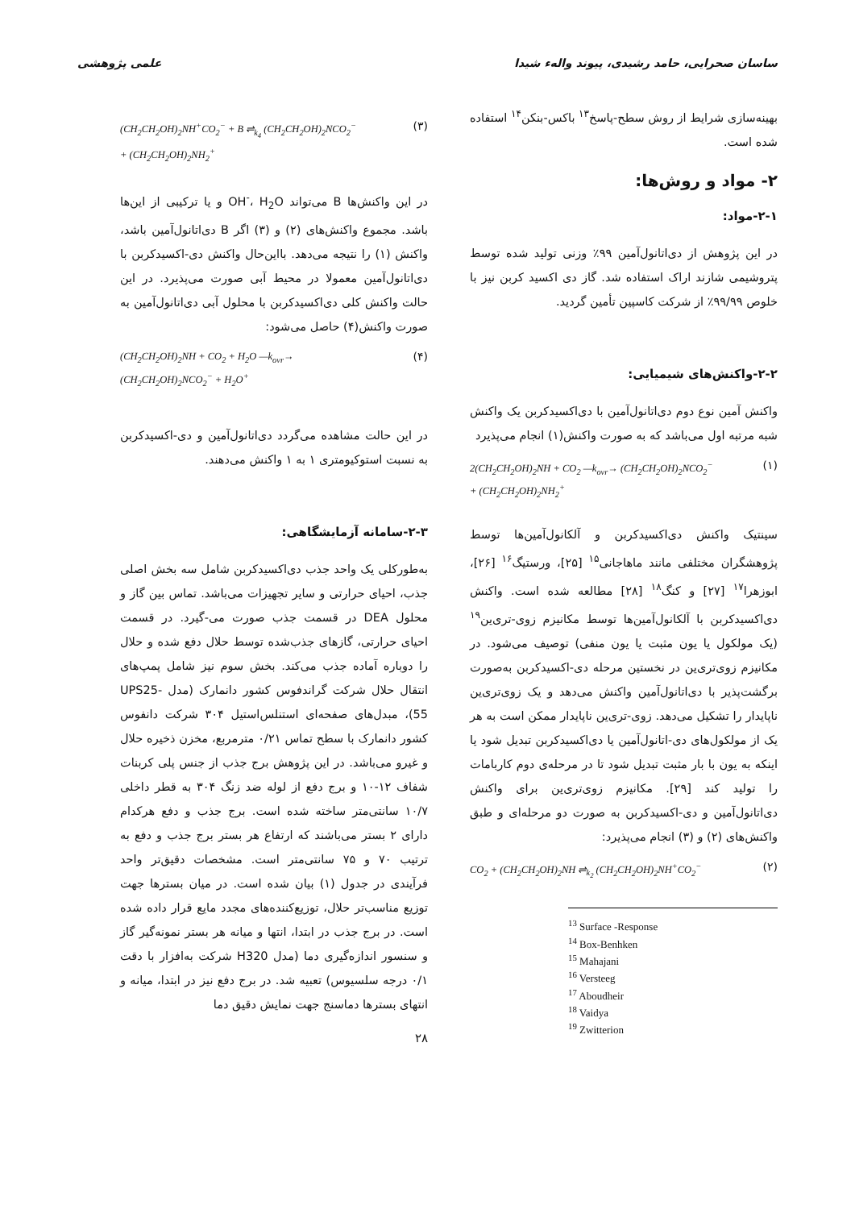ساسان صحرایی، حامد رشیدی، پیوند والهء شیدا علمی پژوهشی
بهینه‌سازی شرایط از روش سطح-پاسخ<sup>۱۳</sup> باکس-بنکن<sup>۱۴</sup> استفاده شده است.
۲- مواد و روش‌ها:
۲-۱-مواد:
در این پژوهش از دی‌اتانول‌آمین ۹۹٪ وزنی تولید شده توسط پتروشیمی شازند اراک استفاده شد. گاز دی اکسید کربن نیز با خلوص ۹۹/۹۹٪ از شرکت کاسپین تأمین گردید.
۲-۲-واکنش‌های شیمیایی:
واکنش آمین نوع دوم دی‌اتانول‌آمین با دی‌اکسیدکربن یک واکنش شبه مرتبه اول می‌باشد که به صورت واکنش(۱) انجام می‌پذیرد
2(CH<sub>2</sub>CH<sub>2</sub>OH)<sub>2</sub>NH + CO<sub>2</sub> —k<sub>ovr</sub>→ (CH<sub>2</sub>CH<sub>2</sub>OH)<sub>2</sub>NCO<sub>2</sub><sup>−</sup>
+ (CH<sub>2</sub>CH<sub>2</sub>OH)<sub>2</sub>NH<sub>2</sub><sup>+</sup> (۱)
سینتیک واکنش دی‌اکسیدکربن و آلکانول‌آمین‌ها توسط پژوهشگران مختلفی مانند ماهاجانی<sup>۱۵</sup> [۲۵]، ورستیگ<sup>۱۶</sup> [۲۶]، ابوزهرا<sup>۱۷</sup> [۲۷] و کنگ<sup>۱۸</sup> [۲۸] مطالعه شده است. واکنش دی‌اکسیدکربن با آلکانول‌آمین‌ها توسط مکانیزم زوی-تری‌ین<sup>۱۹</sup> (یک مولکول یا یون مثبت یا یون منفی) توصیف می‌شود. در مکانیزم زوی‌تری‌ین در نخستین مرحله دی-اکسیدکربن به‌صورت برگشت‌پذیر با دی‌اتانول‌آمین واکنش می‌دهد و یک زوی‌تری‌ین ناپایدار را تشکیل می‌دهد. زوی-تری‌ین ناپایدار ممکن است به هر یک از مولکول‌های دی-اتانول‌آمین یا دی‌اکسیدکربن تبدیل شود یا اینکه به یون با بار مثبت تبدیل شود تا در مرحله‌ی دوم کاربامات را تولید کند [۲۹]. مکانیزم زوی‌تری‌ین برای واکنش دی‌اتانول‌آمین و دی-اکسیدکربن به صورت دو مرحله‌ای و طبق واکنش‌های (۲) و (۳) انجام می‌پذیرد:
CO<sub>2</sub> + (CH<sub>2</sub>CH<sub>2</sub>OH)<sub>2</sub>NH ⇌<sub>k<sub>2</sub></sub> (CH<sub>2</sub>CH<sub>2</sub>OH)<sub>2</sub>NH<sup>+</sup>CO<sub>2</sub><sup>−</sup> (۲)
<sup>13</sup> Surface -Response
<sup>14</sup> Box-Benhken
<sup>15</sup> Mahajani
<sup>16</sup> Versteeg
<sup>17</sup> Aboudheir
<sup>18</sup> Vaidya
<sup>19</sup> Zwitterion
(CH<sub>2</sub>CH<sub>2</sub>OH)<sub>2</sub>NH<sup>+</sup>CO<sub>2</sub><sup>−</sup> + B ⇌<sub>k<sub>4</sub></sub> (CH<sub>2</sub>CH<sub>2</sub>OH)<sub>2</sub>NCO<sub>2</sub><sup>−</sup>
+ (CH<sub>2</sub>CH<sub>2</sub>OH)<sub>2</sub>NH<sub>2</sub><sup>+</sup> (۳)
در این واکنش‌ها B می‌تواند OH<sup>-</sup>، H<sub>2</sub>O و یا ترکیبی از این‌ها باشد. مجموع واکنش‌های (۲) و (۳) اگر B دی‌اتانول‌آمین باشد، واکنش (۱) را نتیجه می‌دهد. بااین‌حال واکنش دی-اکسیدکربن با دی‌اتانول‌آمین معمولا در محیط آبی صورت می‌پذیرد. در این حالت واکنش کلی دی‌اکسیدکربن با محلول آبی دی‌اتانول‌آمین به صورت واکنش(۴) حاصل می‌شود:
(CH<sub>2</sub>CH<sub>2</sub>OH)<sub>2</sub>NH + CO<sub>2</sub> + H<sub>2</sub>O —k<sub>ovr</sub>→
(CH<sub>2</sub>CH<sub>2</sub>OH)<sub>2</sub>NCO<sub>2</sub><sup>−</sup> + H<sub>2</sub>O<sup>+</sup> (۴)
در این حالت مشاهده می‌گردد دی‌اتانول‌آمین و دی-اکسیدکربن به نسبت استوکیومتری ۱ به ۱ واکنش می‌دهند.
۲-۳-سامانه آزمایشگاهی:
به‌طورکلی یک واحد جذب دی‌اکسیدکربن شامل سه بخش اصلی جذب، احیای حرارتی و سایر تجهیزات می‌باشد. تماس بین گاز و محلول DEA در قسمت جذب صورت می-گیرد. در قسمت احیای حرارتی، گازهای جذب‌شده توسط حلال دفع شده و حلال را دوباره آماده جذب می‌کند. بخش سوم نیز شامل پمپ‌های انتقال حلال شرکت گراندفوس کشور دانمارک (مدل UPS25-55)، مبدل‌های صفحه‌ای استنلس‌استیل ۳۰۴ شرکت دانفوس کشور دانمارک با سطح تماس ۰/۲۱ مترمربع، مخزن ذخیره حلال و غیرو می‌باشد. در این پژوهش برج جذب از جنس پلی کربنات شفاف ۱۲-۱۰ و برج دفع از لوله ضد زنگ ۳۰۴ به قطر داخلی ۱۰/۷ سانتی‌متر ساخته شده است. برج جذب و دفع هرکدام دارای ۲ بستر می‌باشند که ارتفاع هر بستر برج جذب و دفع به ترتیب ۷۰ و ۷۵ سانتی‌متر است. مشخصات دقیق‌تر واحد فرآیندی در جدول (۱) بیان شده است. در میان بسترها جهت توزیع مناسب‌تر حلال، توزیع‌کننده‌های مجدد مایع قرار داده شده است. در برج جذب در ابتدا، انتها و میانه هر بستر نمونه‌گیر گاز و سنسور اندازه‌گیری دما (مدل H320 شرکت به‌افزار با دقت ۰/۱ درجه سلسیوس) تعبیه شد. در برج دفع نیز در ابتدا، میانه و انتهای بسترها دماسنج جهت نمایش دقیق دما
۲۸